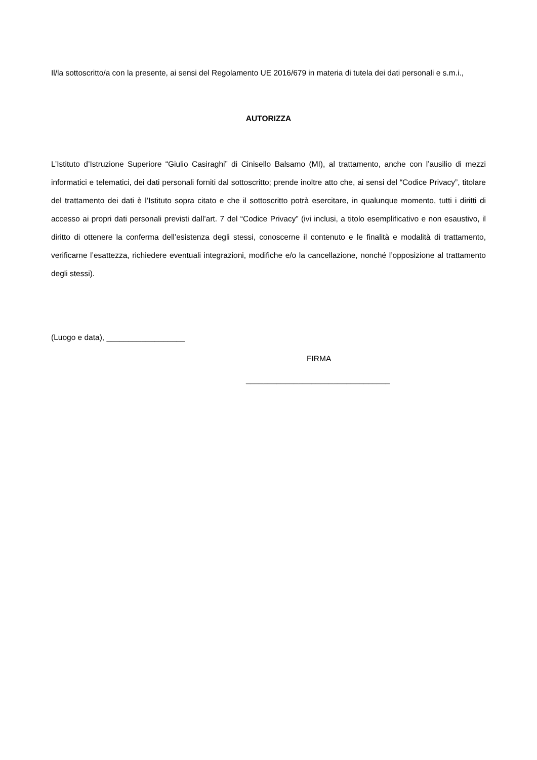Il/la sottoscritto/a con la presente, ai sensi del Regolamento UE 2016/679 in materia di tutela dei dati personali e s.m.i.,
AUTORIZZA
L’Istituto d’Istruzione Superiore “Giulio Casiraghi” di Cinisello Balsamo (MI), al trattamento, anche con l’ausilio di mezzi informatici e telematici, dei dati personali forniti dal sottoscritto; prende inoltre atto che, ai sensi del “Codice Privacy”, titolare del trattamento dei dati è l’Istituto sopra citato e che il sottoscritto potrà esercitare, in qualunque momento, tutti i diritti di accesso ai propri dati personali previsti dall’art. 7 del “Codice Privacy” (ivi inclusi, a titolo esemplificativo e non esaustivo, il diritto di ottenere la conferma dell’esistenza degli stessi, conoscerne il contenuto e le finalità e modalità di trattamento, verificarne l’esattezza, richiedere eventuali integrazioni, modifiche e/o la cancellazione, nonché l’opposizione al trattamento degli stessi).
(Luogo e data), __________________
FIRMA
_________________________________